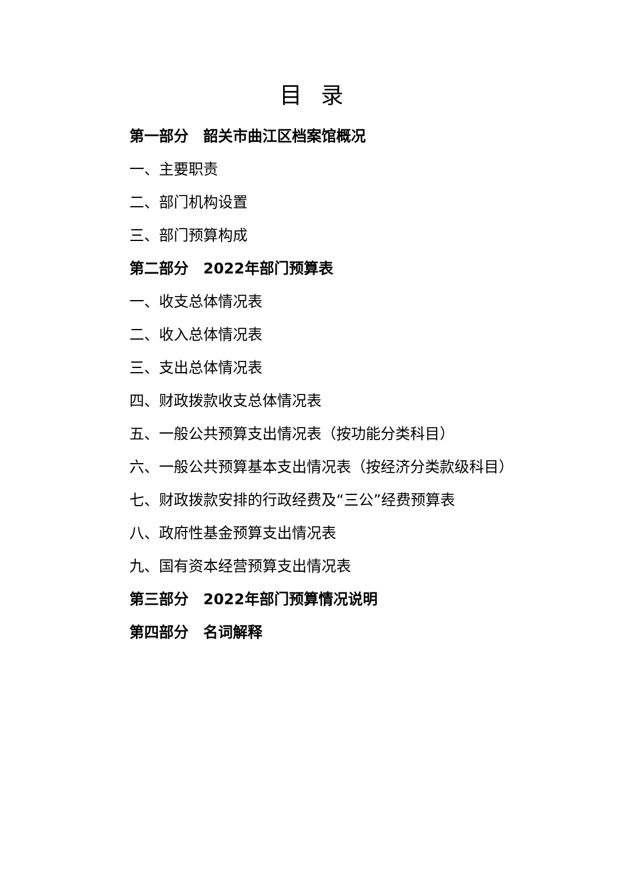目 录
第一部分　韶关市曲江区档案馆概况
一、主要职责
二、部门机构设置
三、部门预算构成
第二部分　2022年部门预算表
一、收支总体情况表
二、收入总体情况表
三、支出总体情况表
四、财政拨款收支总体情况表
五、一般公共预算支出情况表（按功能分类科目）
六、一般公共预算基本支出情况表（按经济分类款级科目）
七、财政拨款安排的行政经费及“三公”经费预算表
八、政府性基金预算支出情况表
九、国有资本经营预算支出情况表
第三部分　2022年部门预算情况说明
第四部分　名词解释